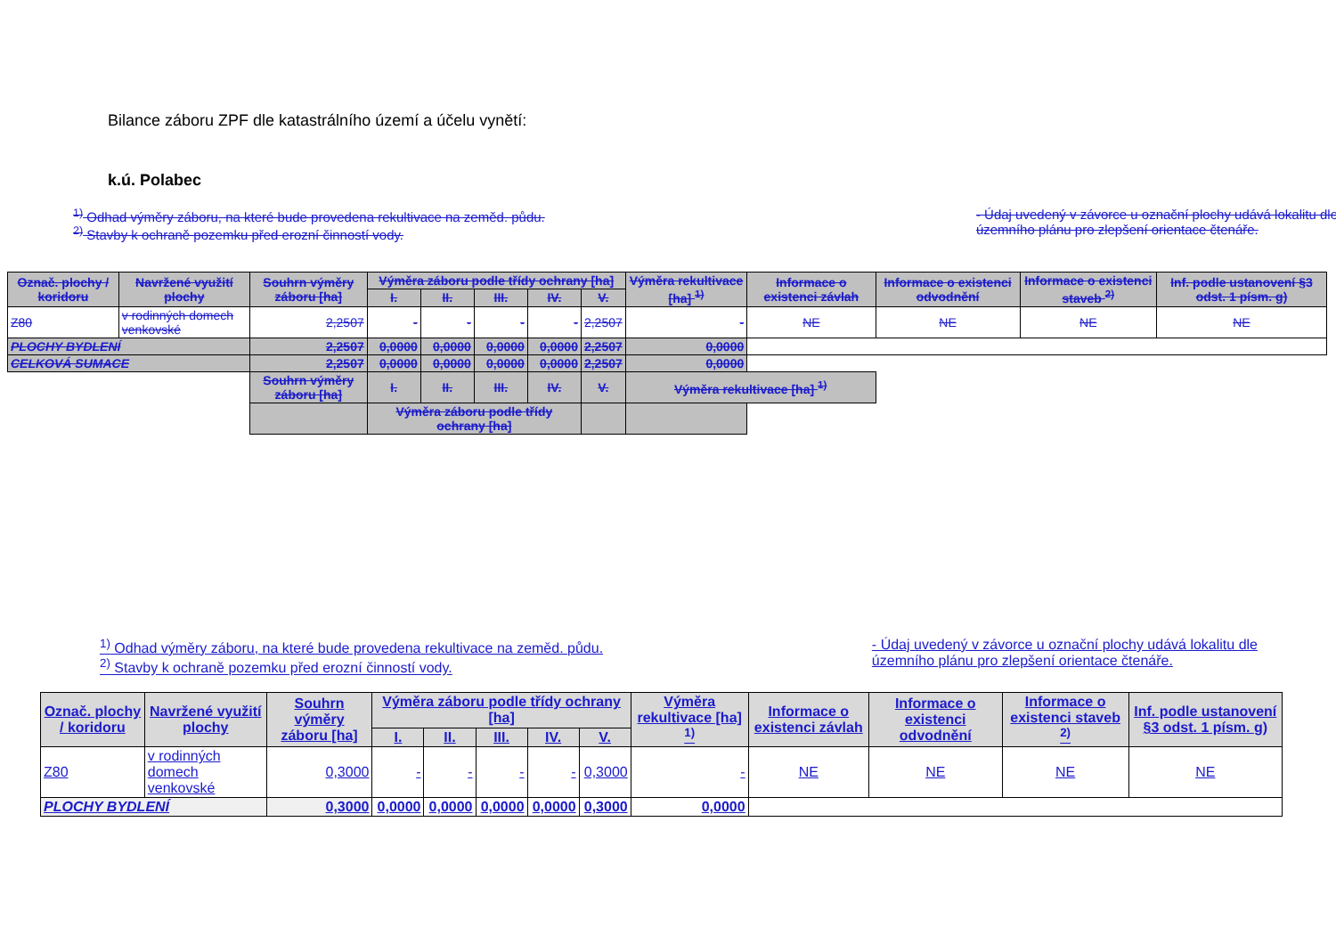Bilance záboru ZPF dle katastrálního území a účelu vynětí:
k.ú. Polabec
<sup>1)</sup> Odhad výměry záboru, na které bude provedena rekultivace na zeměd. půdu.
<sup>2)</sup> Stavby k ochraně pozemku před erozní činností vody.
- Údaj uvedený v závorce u označní plochy udává lokalitu dle
územního plánu pro zlepšení orientace čtenáře.
| Označ. plochy / koridoru | Navržené využití plochy | Souhrn výměry záboru [ha] | Výměra záboru podle třídy ochrany [ha] | | | | | Výměra rekultivace [ha] <sup>1)</sup> | Informace o existenci závlah | Informace o existenci odvodnění | Informace o existenci staveb <sup>2)</sup> | Inf. podle ustanovení §3 odst. 1 písm. g) |
| --- | --- | --- | --- | --- | --- | --- | --- | --- | --- | --- | --- | --- |
| | | | I. | II. | III. | IV. | V. | | | | | |
| Z80 | v rodinných domech venkovské | 2,2507 | - | - | - | - | 2,2507 | - | NE | NE | NE | NE |
| PLOCHY BYDLENÍ | | 2,2507 | 0,0000 | 0,0000 | 0,0000 | 0,0000 | 2,2507 | 0,0000 | | | | |
| CELKOVÁ SUMACE | | 2,2507 | 0,0000 | 0,0000 | 0,0000 | 0,0000 | 2,2507 | 0,0000 | | | | |
| | | Souhrn výměry záboru [ha] | I. | II. | III. | IV. | V. | Výměra rekultivace [ha] <sup>1)</sup> | | | | |
| | | | Výměra záboru podle třídy ochrany [ha] | | | | | | | | | |
<sup>1)</sup> Odhad výměry záboru, na které bude provedena rekultivace na zeměd. půdu.
<sup>2)</sup> Stavby k ochraně pozemku před erozní činností vody.
- Údaj uvedený v závorce u označní plochy udává lokalitu dle
územního plánu pro zlepšení orientace čtenáře.
| Označ. plochy / koridoru | Navržené využití plochy | Souhrn výměry záboru [ha] | Výměra záboru podle třídy ochrany [ha] | | | | | Výměra rekultivace [ha] <sup>1)</sup> | Informace o existenci závlah | Informace o existenci odvodnění | Informace o existenci staveb <sup>2)</sup> | Inf. podle ustanovení §3 odst. 1 písm. g) |
| --- | --- | --- | --- | --- | --- | --- | --- | --- | --- | --- | --- | --- |
| | | | I. | II. | III. | IV. | V. | | | | | |
| Z80 | v rodinných domech venkovské | 0,3000 | - | - | - | - | 0,3000 | - | NE | NE | NE | NE |
| PLOCHY BYDLENÍ | | 0,3000 | 0,0000 | 0,0000 | 0,0000 | 0,0000 | 0,3000 | 0,0000 | | | | |